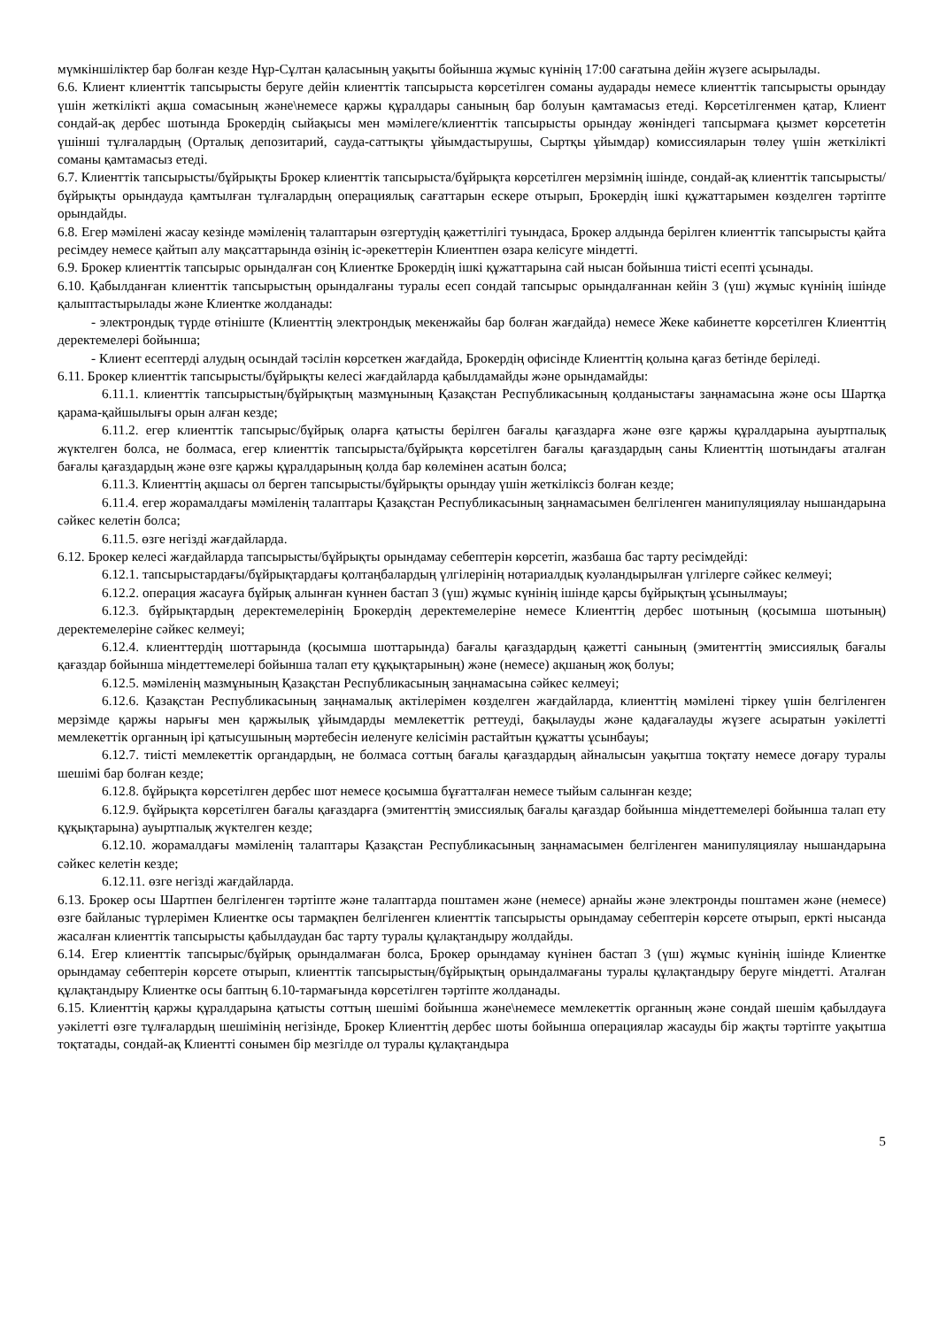мүмкіншіліктер бар болған кезде Нұр-Сұлтан қаласының уақыты бойынша жұмыс күнінің 17:00 сағатына дейін жүзеге асырылады.
6.6. Клиент клиенттік тапсырысты беруге дейін клиенттік тапсырыста көрсетілген соманы аударады немесе клиенттік тапсырысты орындау үшін жеткілікті ақша сомасының және\немесе қаржы құралдары санының бар болуын қамтамасыз етеді. Көрсетілгенмен қатар, Клиент сондай-ақ дербес шотында Брокердің сыйақысы мен мәмілеге/клиенттік тапсырысты орындау жөніндегі тапсырмаға қызмет көрсететін үшінші тұлғалардың (Орталық депозитарий, сауда-саттықты ұйымдастырушы, Сыртқы ұйымдар) комиссияларын төлеу үшін жеткілікті соманы қамтамасыз етеді.
6.7. Клиенттік тапсырысты/бұйрықты Брокер клиенттік тапсырыста/бұйрықта көрсетілген мерзімнің ішінде, сондай-ақ клиенттік тапсырысты/бұйрықты орындауда қамтылған тұлғалардың операциялық сағаттарын ескере отырып, Брокердің ішкі құжаттарымен көзделген тәртіпте орындайды.
6.8. Егер мәмілені жасау кезінде мәміленің талаптарын өзгертудің қажеттілігі туындаса, Брокер алдында берілген клиенттік тапсырысты қайта ресімдеу немесе қайтып алу мақсаттарында өзінің іс-әрекеттерін Клиентпен өзара келісуге міндетті.
6.9. Брокер клиенттік тапсырыс орындалған соң Клиентке Брокердің ішкі құжаттарына сай нысан бойынша тиісті есепті ұсынады.
6.10. Қабылданған клиенттік тапсырыстың орындалғаны туралы есеп сондай тапсырыс орындалғаннан кейін 3 (үш) жұмыс күнінің ішінде қалыптастырылады және Клиентке жолданады:
- электрондық түрде өтініште (Клиенттің электрондық мекенжайы бар болған жағдайда) немесе Жеке кабинетте көрсетілген Клиенттің деректемелері бойынша;
- Клиент есептерді алудың осындай тәсілін көрсеткен жағдайда, Брокердің офисінде Клиенттің қолына қағаз бетінде беріледі.
6.11. Брокер клиенттік тапсырысты/бұйрықты келесі жағдайларда қабылдамайды және орындамайды:
6.11.1. клиенттік тапсырыстың/бұйрықтың мазмұнының Қазақстан Республикасының қолданыстағы заңнамасына және осы Шартқа қарама-қайшылығы орын алған кезде;
6.11.2. егер клиенттік тапсырыс/бұйрық оларға қатысты берілген бағалы қағаздарға және өзге қаржы құралдарына ауыртпалық жүктелген болса, не болмаса, егер клиенттік тапсырыста/бұйрықта көрсетілген бағалы қағаздардың саны Клиенттің шотындағы аталған бағалы қағаздардың және өзге қаржы құралдарының қолда бар көлемінен асатын болса;
6.11.3. Клиенттің ақшасы ол берген тапсырысты/бұйрықты орындау үшін жеткіліксіз болған кезде;
6.11.4. егер жорамалдағы мәміленің талаптары Қазақстан Республикасының заңнамасымен белгіленген манипуляциялау нышандарына сәйкес келетін болса;
6.11.5. өзге негізді жағдайларда.
6.12. Брокер келесі жағдайларда тапсырысты/бұйрықты орындамау себептерін көрсетіп, жазбаша бас тарту ресімдейді:
6.12.1. тапсырыстардағы/бұйрықтардағы қолтаңбалардың үлгілерінің нотариалдық куәландырылған үлгілерге сәйкес келмеуі;
6.12.2. операция жасауға бұйрық алынған күннен бастап 3 (үш) жұмыс күнінің ішінде қарсы бұйрықтың ұсынылмауы;
6.12.3. бұйрықтардың деректемелерінің Брокердің деректемелеріне немесе Клиенттің дербес шотының (қосымша шотының) деректемелеріне сәйкес келмеуі;
6.12.4. клиенттердің шоттарында (қосымша шоттарында) бағалы қағаздардың қажетті санының (эмитенттің эмиссиялық бағалы қағаздар бойынша міндеттемелері бойынша талап ету құқықтарының) және (немесе) ақшаның жоқ болуы;
6.12.5. мәміленің мазмұнының Қазақстан Республикасының заңнамасына сәйкес келмеуі;
6.12.6. Қазақстан Республикасының заңнамалық актілерімен көзделген жағдайларда, клиенттің мәмілені тіркеу үшін белгіленген мерзімде қаржы нарығы мен қаржылық ұйымдарды мемлекеттік реттеуді, бақылауды және қадағалауды жүзеге асыратын уәкілетті мемлекеттік органның ірі қатысушының мәртебесін иеленуге келісімін растайтын құжатты ұсынбауы;
6.12.7. тиісті мемлекеттік органдардың, не болмаса соттың бағалы қағаздардың айналысын уақытша тоқтату немесе доғару туралы шешімі бар болған кезде;
6.12.8. бұйрықта көрсетілген дербес шот немесе қосымша бұғатталған немесе тыйым салынған кезде;
6.12.9. бұйрықта көрсетілген бағалы қағаздарға (эмитенттің эмиссиялық бағалы қағаздар бойынша міндеттемелері бойынша талап ету құқықтарына) ауыртпалық жүктелген кезде;
6.12.10. жорамалдағы мәміленің талаптары Қазақстан Республикасының заңнамасымен белгіленген манипуляциялау нышандарына сәйкес келетін кезде;
6.12.11. өзге негізді жағдайларда.
6.13. Брокер осы Шартпен белгіленген тәртіпте және талаптарда поштамен және (немесе) арнайы және электронды поштамен және (немесе) өзге байланыс түрлерімен Клиентке осы тармақпен белгіленген клиенттік тапсырысты орындамау себептерін көрсете отырып, еркті нысанда жасалған клиенттік тапсырысты қабылдаудан бас тарту туралы құлақтандыру жолдайды.
6.14. Егер клиенттік тапсырыс/бұйрық орындалмаған болса, Брокер орындамау күнінен бастап 3 (үш) жұмыс күнінің ішінде Клиентке орындамау себептерін көрсете отырып, клиенттік тапсырыстың/бұйрықтың орындалмағаны туралы құлақтандыру беруге міндетті. Аталған құлақтандыру Клиентке осы баптың 6.10-тармағында көрсетілген тәртіпте жолданады.
6.15. Клиенттің қаржы құралдарына қатысты соттың шешімі бойынша және\немесе мемлекеттік органның және сондай шешім қабылдауға уәкілетті өзге тұлғалардың шешімінің негізінде, Брокер Клиенттің дербес шоты бойынша операциялар жасауды бір жақты тәртіпте уақытша тоқтатады, сондай-ақ Клиентті сонымен бір мезгілде ол туралы құлақтандыра
5